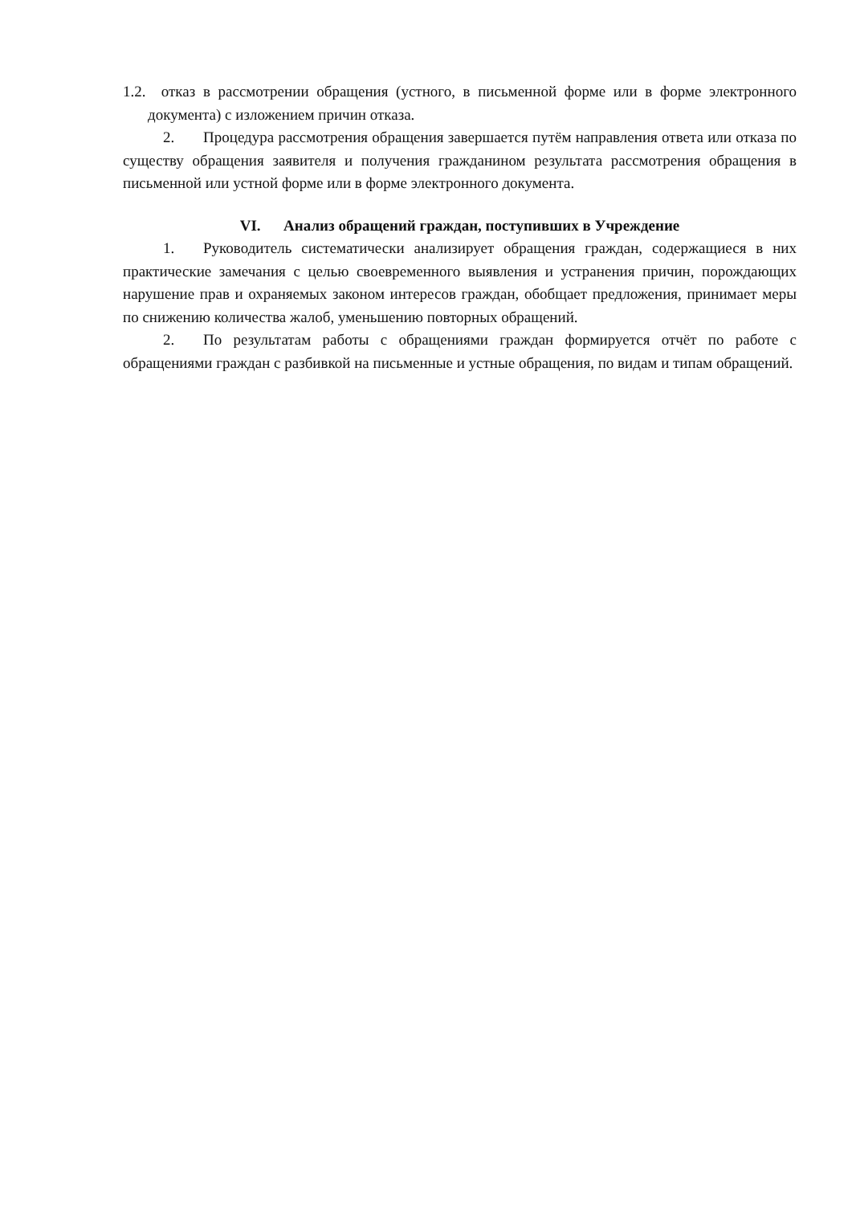1.2. отказ в рассмотрении обращения (устного, в письменной форме или в форме электронного документа) с изложением причин отказа.
2. Процедура рассмотрения обращения завершается путём направления ответа или отказа по существу обращения заявителя и получения гражданином результата рассмотрения обращения в письменной или устной форме или в форме электронного документа.
VI. Анализ обращений граждан, поступивших в Учреждение
1. Руководитель систематически анализирует обращения граждан, содержащиеся в них практические замечания с целью своевременного выявления и устранения причин, порождающих нарушение прав и охраняемых законом интересов граждан, обобщает предложения, принимает меры по снижению количества жалоб, уменьшению повторных обращений.
2. По результатам работы с обращениями граждан формируется отчёт по работе с обращениями граждан с разбивкой на письменные и устные обращения, по видам и типам обращений.